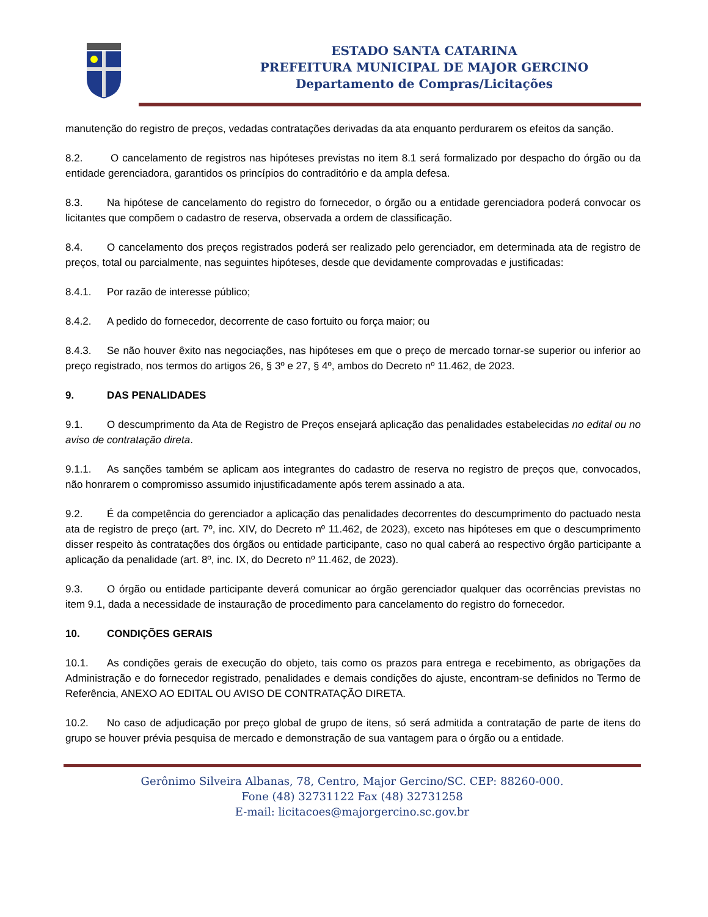ESTADO SANTA CATARINA
PREFEITURA MUNICIPAL DE MAJOR GERCINO
Departamento de Compras/Licitações
manutenção do registro de preços, vedadas contratações derivadas da ata enquanto perdurarem os efeitos da sanção.
8.2. O cancelamento de registros nas hipóteses previstas no item 8.1 será formalizado por despacho do órgão ou da entidade gerenciadora, garantidos os princípios do contraditório e da ampla defesa.
8.3. Na hipótese de cancelamento do registro do fornecedor, o órgão ou a entidade gerenciadora poderá convocar os licitantes que compõem o cadastro de reserva, observada a ordem de classificação.
8.4. O cancelamento dos preços registrados poderá ser realizado pelo gerenciador, em determinada ata de registro de preços, total ou parcialmente, nas seguintes hipóteses, desde que devidamente comprovadas e justificadas:
8.4.1. Por razão de interesse público;
8.4.2. A pedido do fornecedor, decorrente de caso fortuito ou força maior; ou
8.4.3. Se não houver êxito nas negociações, nas hipóteses em que o preço de mercado tornar-se superior ou inferior ao preço registrado, nos termos do artigos 26, § 3º e 27, § 4º, ambos do Decreto nº 11.462, de 2023.
9. DAS PENALIDADES
9.1. O descumprimento da Ata de Registro de Preços ensejará aplicação das penalidades estabelecidas no edital ou no aviso de contratação direta.
9.1.1. As sanções também se aplicam aos integrantes do cadastro de reserva no registro de preços que, convocados, não honrarem o compromisso assumido injustificadamente após terem assinado a ata.
9.2. É da competência do gerenciador a aplicação das penalidades decorrentes do descumprimento do pactuado nesta ata de registro de preço (art. 7º, inc. XIV, do Decreto nº 11.462, de 2023), exceto nas hipóteses em que o descumprimento disser respeito às contratações dos órgãos ou entidade participante, caso no qual caberá ao respectivo órgão participante a aplicação da penalidade (art. 8º, inc. IX, do Decreto nº 11.462, de 2023).
9.3. O órgão ou entidade participante deverá comunicar ao órgão gerenciador qualquer das ocorrências previstas no item 9.1, dada a necessidade de instauração de procedimento para cancelamento do registro do fornecedor.
10. CONDIÇÕES GERAIS
10.1. As condições gerais de execução do objeto, tais como os prazos para entrega e recebimento, as obrigações da Administração e do fornecedor registrado, penalidades e demais condições do ajuste, encontram-se definidos no Termo de Referência, ANEXO AO EDITAL OU AVISO DE CONTRATAÇÃO DIRETA.
10.2. No caso de adjudicação por preço global de grupo de itens, só será admitida a contratação de parte de itens do grupo se houver prévia pesquisa de mercado e demonstração de sua vantagem para o órgão ou a entidade.
Gerônimo Silveira Albanas, 78, Centro, Major Gercino/SC. CEP: 88260-000.
Fone (48) 32731122 Fax (48) 32731258
E-mail: licitacoes@majorgercino.sc.gov.br